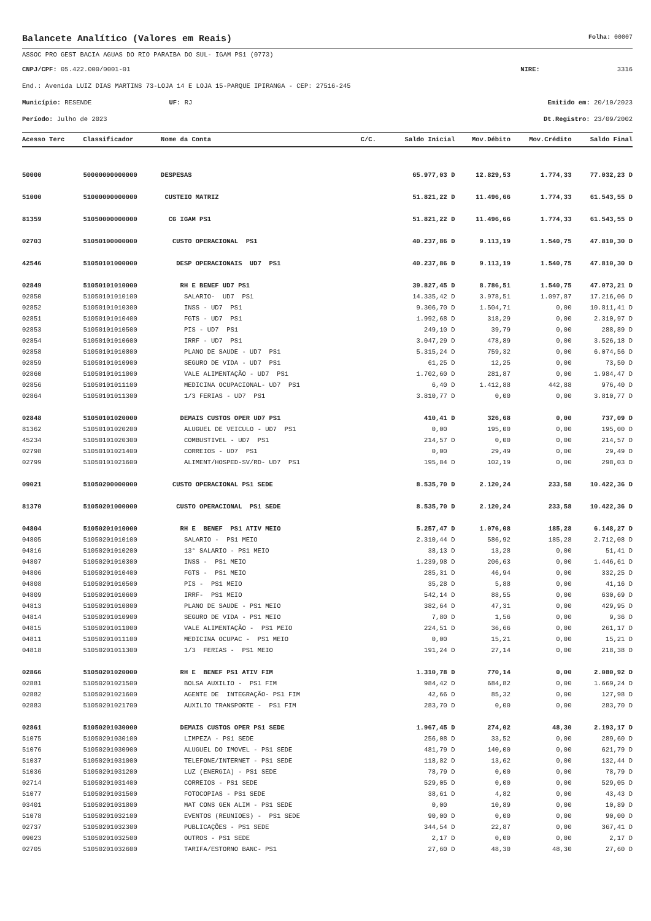Balancete Analítico (Valores em Reais) Folha: 00007
ASSOC PRO GEST BACIA AGUAS DO RIO PARAIBA DO SUL- IGAM PS1 (0773)
CNPJ/CPF: 05.422.000/0001-01 NIRE: 3316
End.: Avenida LUIZ DIAS MARTINS 73-LOJA 14 E LOJA 15-PARQUE IPIRANGA - CEP: 27516-245
Município: RESENDE UF: RJ Emitido em: 20/10/2023
Período: Julho de 2023 Dt.Registro: 23/09/2002
| Acesso Terc | Classificador | Nome da Conta | C/C. | Saldo Inicial | Mov.Débito | Mov.Crédito | Saldo Final |
| --- | --- | --- | --- | --- | --- | --- | --- |
| 50000 | 50000000000000 | DESPESAS | | 65.977,03 D | 12.829,53 | 1.774,33 | 77.032,23 D |
| 51000 | 51000000000000 | CUSTEIO MATRIZ | | 51.821,22 D | 11.496,66 | 1.774,33 | 61.543,55 D |
| 81359 | 51050000000000 | CG IGAM PS1 | | 51.821,22 D | 11.496,66 | 1.774,33 | 61.543,55 D |
| 02703 | 51050100000000 | CUSTO OPERACIONAL PS1 | | 40.237,86 D | 9.113,19 | 1.540,75 | 47.810,30 D |
| 42546 | 51050101000000 | DESP OPERACIONAIS UD7 PS1 | | 40.237,86 D | 9.113,19 | 1.540,75 | 47.810,30 D |
| 02849 | 51050101010000 | RH E BENEF UD7 PS1 | | 39.827,45 D | 8.786,51 | 1.540,75 | 47.073,21 D |
| 02850 | 51050101010100 | SALARIO- UD7 PS1 | | 14.335,42 D | 3.978,51 | 1.097,87 | 17.216,06 D |
| 02852 | 51050101010300 | INSS - UD7 PS1 | | 9.306,70 D | 1.504,71 | 0,00 | 10.811,41 D |
| 02851 | 51050101010400 | FGTS - UD7 PS1 | | 1.992,68 D | 318,29 | 0,00 | 2.310,97 D |
| 02853 | 51050101010500 | PIS - UD7 PS1 | | 249,10 D | 39,79 | 0,00 | 288,89 D |
| 02854 | 51050101010600 | IRRF - UD7 PS1 | | 3.047,29 D | 478,89 | 0,00 | 3.526,18 D |
| 02858 | 51050101010800 | PLANO DE SAUDE - UD7 PS1 | | 5.315,24 D | 759,32 | 0,00 | 6.074,56 D |
| 02859 | 51050101010900 | SEGURO DE VIDA - UD7 PS1 | | 61,25 D | 12,25 | 0,00 | 73,50 D |
| 02860 | 51050101011000 | VALE ALIMENTAÇÃO - UD7 PS1 | | 1.702,60 D | 281,87 | 0,00 | 1.984,47 D |
| 02856 | 51050101011100 | MEDICINA OCUPACIONAL- UD7 PS1 | | 6,40 D | 1.412,88 | 442,88 | 976,40 D |
| 02864 | 51050101011300 | 1/3 FERIAS - UD7 PS1 | | 3.810,77 D | 0,00 | 0,00 | 3.810,77 D |
| 02848 | 51050101020000 | DEMAIS CUSTOS OPER UD7 PS1 | | 410,41 D | 326,68 | 0,00 | 737,09 D |
| 81362 | 51050101020200 | ALUGUEL DE VEICULO - UD7 PS1 | | 0,00 | 195,00 | 0,00 | 195,00 D |
| 45234 | 51050101020300 | COMBUSTIVEL - UD7 PS1 | | 214,57 D | 0,00 | 0,00 | 214,57 D |
| 02798 | 51050101021400 | CORREIOS - UD7 PS1 | | 0,00 | 29,49 | 0,00 | 29,49 D |
| 02799 | 51050101021600 | ALIMENT/HOSPED-SV/RD- UD7 PS1 | | 195,84 D | 102,19 | 0,00 | 298,03 D |
| 09021 | 51050200000000 | CUSTO OPERACIONAL PS1 SEDE | | 8.535,70 D | 2.120,24 | 233,58 | 10.422,36 D |
| 81370 | 51050201000000 | CUSTO OPERACIONAL PS1 SEDE | | 8.535,70 D | 2.120,24 | 233,58 | 10.422,36 D |
| 04804 | 51050201010000 | RH E BENEF PS1 ATIV MEIO | | 5.257,47 D | 1.076,08 | 185,28 | 6.148,27 D |
| 04805 | 51050201010100 | SALARIO - PS1 MEIO | | 2.310,44 D | 586,92 | 185,28 | 2.712,08 D |
| 04816 | 51050201010200 | 13° SALARIO - PS1 MEIO | | 38,13 D | 13,28 | 0,00 | 51,41 D |
| 04807 | 51050201010300 | INSS - PS1 MEIO | | 1.239,98 D | 206,63 | 0,00 | 1.446,61 D |
| 04806 | 51050201010400 | FGTS - PS1 MEIO | | 285,31 D | 46,94 | 0,00 | 332,25 D |
| 04808 | 51050201010500 | PIS - PS1 MEIO | | 35,28 D | 5,88 | 0,00 | 41,16 D |
| 04809 | 51050201010600 | IRRF- PS1 MEIO | | 542,14 D | 88,55 | 0,00 | 630,69 D |
| 04813 | 51050201010800 | PLANO DE SAUDE - PS1 MEIO | | 382,64 D | 47,31 | 0,00 | 429,95 D |
| 04814 | 51050201010900 | SEGURO DE VIDA - PS1 MEIO | | 7,80 D | 1,56 | 0,00 | 9,36 D |
| 04815 | 51050201011000 | VALE ALIMENTAÇÃO - PS1 MEIO | | 224,51 D | 36,66 | 0,00 | 261,17 D |
| 04811 | 51050201011100 | MEDICINA OCUPAC - PS1 MEIO | | 0,00 | 15,21 | 0,00 | 15,21 D |
| 04818 | 51050201011300 | 1/3 FERIAS - PS1 MEIO | | 191,24 D | 27,14 | 0,00 | 218,38 D |
| 02866 | 51050201020000 | RH E BENEF PS1 ATIV FIM | | 1.310,78 D | 770,14 | 0,00 | 2.080,92 D |
| 02881 | 51050201021500 | BOLSA AUXILIO - PS1 FIM | | 984,42 D | 684,82 | 0,00 | 1.669,24 D |
| 02882 | 51050201021600 | AGENTE DE INTEGRAÇÃO- PS1 FIM | | 42,66 D | 85,32 | 0,00 | 127,98 D |
| 02883 | 51050201021700 | AUXILIO TRANSPORTE - PS1 FIM | | 283,70 D | 0,00 | 0,00 | 283,70 D |
| 02861 | 51050201030000 | DEMAIS CUSTOS OPER PS1 SEDE | | 1.967,45 D | 274,02 | 48,30 | 2.193,17 D |
| 51075 | 51050201030100 | LIMPEZA - PS1 SEDE | | 256,08 D | 33,52 | 0,00 | 289,60 D |
| 51076 | 51050201030900 | ALUGUEL DO IMOVEL - PS1 SEDE | | 481,79 D | 140,00 | 0,00 | 621,79 D |
| 51037 | 51050201031000 | TELEFONE/INTERNET - PS1 SEDE | | 118,82 D | 13,62 | 0,00 | 132,44 D |
| 51036 | 51050201031200 | LUZ (ENERGIA) - PS1 SEDE | | 78,79 D | 0,00 | 0,00 | 78,79 D |
| 02714 | 51050201031400 | CORREIOS - PS1 SEDE | | 529,05 D | 0,00 | 0,00 | 529,05 D |
| 51077 | 51050201031500 | FOTOCOPIAS - PS1 SEDE | | 38,61 D | 4,82 | 0,00 | 43,43 D |
| 03401 | 51050201031800 | MAT CONS GEN ALIM - PS1 SEDE | | 0,00 | 10,89 | 0,00 | 10,89 D |
| 51078 | 51050201032100 | EVENTOS (REUNIOES) - PS1 SEDE | | 90,00 D | 0,00 | 0,00 | 90,00 D |
| 02737 | 51050201032300 | PUBLICAÇÕES - PS1 SEDE | | 344,54 D | 22,87 | 0,00 | 367,41 D |
| 09023 | 51050201032500 | OUTROS - PS1 SEDE | | 2,17 D | 0,00 | 0,00 | 2,17 D |
| 02705 | 51050201032600 | TARIFA/ESTORNO BANC- PS1 | | 27,60 D | 48,30 | 48,30 | 27,60 D |